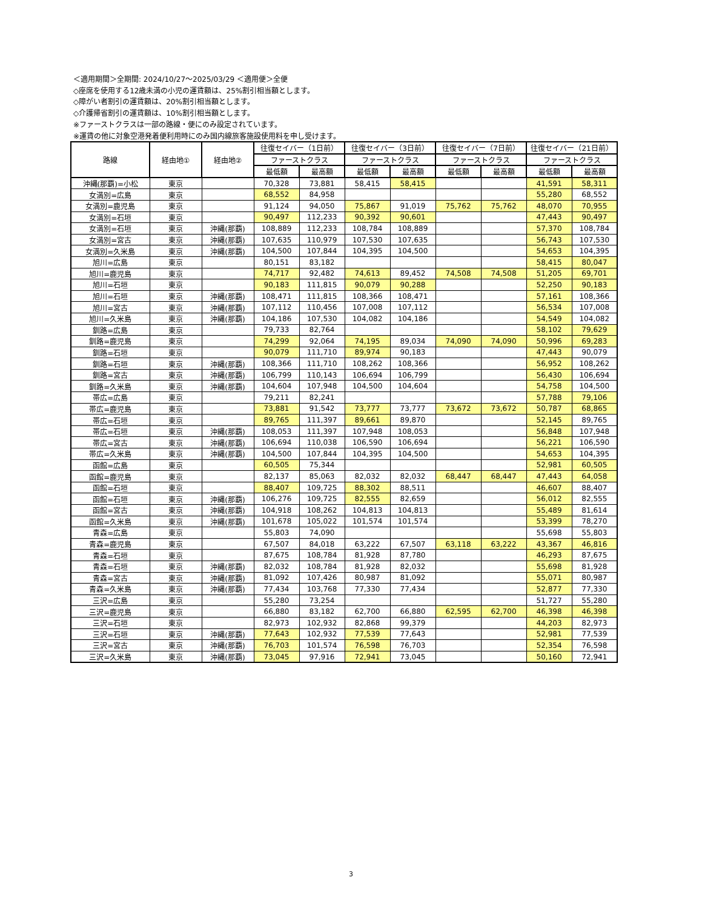＜適用期間＞全期間: 2024/10/27〜2025/03/29 ＜適用便＞全便
◇座席を使用する12歳未満の小児の運賃額は、25%割引相当額とします。
◇障がい者割引の運賃額は、20%割引相当額とします。
◇介護帰省割引の運賃額は、10%割引相当額とします。
※ファーストクラスは一部の路線・便にのみ設定されています。
※運賃の他に対象空港発着便利用時にのみ国内線旅客施設使用料を申し受けます。
| 路線 | 経由地① | 経由地② | 往復セイバー（1日前） | | 往復セイバー（3日前） | | 往復セイバー（7日前） | | 往復セイバー（21日前） | |
| --- | --- | --- | --- | --- | --- | --- | --- | --- | --- | --- |
| | | | ファーストクラス | | ファーストクラス | | ファーストクラス | | ファーストクラス | |
| | | | 最低額 | 最高額 | 最低額 | 最高額 | 最低額 | 最高額 | 最低額 | 最高額 |
| 沖縄(那覇)=小松 | 東京 | | 70,328 | 73,881 | 58,415 | 58,415 | | | 41,591 | 58,311 |
| 女満別=広島 | 東京 | | 68,552 | 84,958 | | | | | 55,280 | 68,552 |
| 女満別=鹿児島 | 東京 | | 91,124 | 94,050 | 75,867 | 91,019 | 75,762 | 75,762 | 48,070 | 70,955 |
| 女満別=石垣 | 東京 | | 90,497 | 112,233 | 90,392 | 90,601 | | | 47,443 | 90,497 |
| 女満別=石垣 | 東京 | 沖縄(那覇) | 108,889 | 112,233 | 108,784 | 108,889 | | | 57,370 | 108,784 |
| 女満別=宮古 | 東京 | 沖縄(那覇) | 107,635 | 110,979 | 107,530 | 107,635 | | | 56,743 | 107,530 |
| 女満別=久米島 | 東京 | 沖縄(那覇) | 104,500 | 107,844 | 104,395 | 104,500 | | | 54,653 | 104,395 |
| 旭川=広島 | 東京 | | 80,151 | 83,182 | | | | | 58,415 | 80,047 |
| 旭川=鹿児島 | 東京 | | 74,717 | 92,482 | 74,613 | 89,452 | 74,508 | 74,508 | 51,205 | 69,701 |
| 旭川=石垣 | 東京 | | 90,183 | 111,815 | 90,079 | 90,288 | | | 52,250 | 90,183 |
| 旭川=石垣 | 東京 | 沖縄(那覇) | 108,471 | 111,815 | 108,366 | 108,471 | | | 57,161 | 108,366 |
| 旭川=宮古 | 東京 | 沖縄(那覇) | 107,112 | 110,456 | 107,008 | 107,112 | | | 56,534 | 107,008 |
| 旭川=久米島 | 東京 | 沖縄(那覇) | 104,186 | 107,530 | 104,082 | 104,186 | | | 54,549 | 104,082 |
| 釧路=広島 | 東京 | | 79,733 | 82,764 | | | | | 58,102 | 79,629 |
| 釧路=鹿児島 | 東京 | | 74,299 | 92,064 | 74,195 | 89,034 | 74,090 | 74,090 | 50,996 | 69,283 |
| 釧路=石垣 | 東京 | | 90,079 | 111,710 | 89,974 | 90,183 | | | 47,443 | 90,079 |
| 釧路=石垣 | 東京 | 沖縄(那覇) | 108,366 | 111,710 | 108,262 | 108,366 | | | 56,952 | 108,262 |
| 釧路=宮古 | 東京 | 沖縄(那覇) | 106,799 | 110,143 | 106,694 | 106,799 | | | 56,430 | 106,694 |
| 釧路=久米島 | 東京 | 沖縄(那覇) | 104,604 | 107,948 | 104,500 | 104,604 | | | 54,758 | 104,500 |
| 帯広=広島 | 東京 | | 79,211 | 82,241 | | | | | 57,788 | 79,106 |
| 帯広=鹿児島 | 東京 | | 73,881 | 91,542 | 73,777 | 73,777 | 73,672 | 73,672 | 50,787 | 68,865 |
| 帯広=石垣 | 東京 | | 89,765 | 111,397 | 89,661 | 89,870 | | | 52,145 | 89,765 |
| 帯広=石垣 | 東京 | 沖縄(那覇) | 108,053 | 111,397 | 107,948 | 108,053 | | | 56,848 | 107,948 |
| 帯広=宮古 | 東京 | 沖縄(那覇) | 106,694 | 110,038 | 106,590 | 106,694 | | | 56,221 | 106,590 |
| 帯広=久米島 | 東京 | 沖縄(那覇) | 104,500 | 107,844 | 104,395 | 104,500 | | | 54,653 | 104,395 |
| 函館=広島 | 東京 | | 60,505 | 75,344 | | | | | 52,981 | 60,505 |
| 函館=鹿児島 | 東京 | | 82,137 | 85,063 | 82,032 | 82,032 | 68,447 | 68,447 | 47,443 | 64,058 |
| 函館=石垣 | 東京 | | 88,407 | 109,725 | 88,302 | 88,511 | | | 46,607 | 88,407 |
| 函館=石垣 | 東京 | 沖縄(那覇) | 106,276 | 109,725 | 82,555 | 82,659 | | | 56,012 | 82,555 |
| 函館=宮古 | 東京 | 沖縄(那覇) | 104,918 | 108,262 | 104,813 | 104,813 | | | 55,489 | 81,614 |
| 函館=久米島 | 東京 | 沖縄(那覇) | 101,678 | 105,022 | 101,574 | 101,574 | | | 53,399 | 78,270 |
| 青森=広島 | 東京 | | 55,803 | 74,090 | | | | | 55,698 | 55,803 |
| 青森=鹿児島 | 東京 | | 67,507 | 84,018 | 63,222 | 67,507 | 63,118 | 63,222 | 43,367 | 46,816 |
| 青森=石垣 | 東京 | | 87,675 | 108,784 | 81,928 | 87,780 | | | 46,293 | 87,675 |
| 青森=石垣 | 東京 | 沖縄(那覇) | 82,032 | 108,784 | 81,928 | 82,032 | | | 55,698 | 81,928 |
| 青森=宮古 | 東京 | 沖縄(那覇) | 81,092 | 107,426 | 80,987 | 81,092 | | | 55,071 | 80,987 |
| 青森=久米島 | 東京 | 沖縄(那覇) | 77,434 | 103,768 | 77,330 | 77,434 | | | 52,877 | 77,330 |
| 三沢=広島 | 東京 | | 55,280 | 73,254 | | | | | 51,727 | 55,280 |
| 三沢=鹿児島 | 東京 | | 66,880 | 83,182 | 62,700 | 66,880 | 62,595 | 62,700 | 46,398 | 46,398 |
| 三沢=石垣 | 東京 | | 82,973 | 102,932 | 82,868 | 99,379 | | | 44,203 | 82,973 |
| 三沢=石垣 | 東京 | 沖縄(那覇) | 77,643 | 102,932 | 77,539 | 77,643 | | | 52,981 | 77,539 |
| 三沢=宮古 | 東京 | 沖縄(那覇) | 76,703 | 101,574 | 76,598 | 76,703 | | | 52,354 | 76,598 |
| 三沢=久米島 | 東京 | 沖縄(那覇) | 73,045 | 97,916 | 72,941 | 73,045 | | | 50,160 | 72,941 |
3